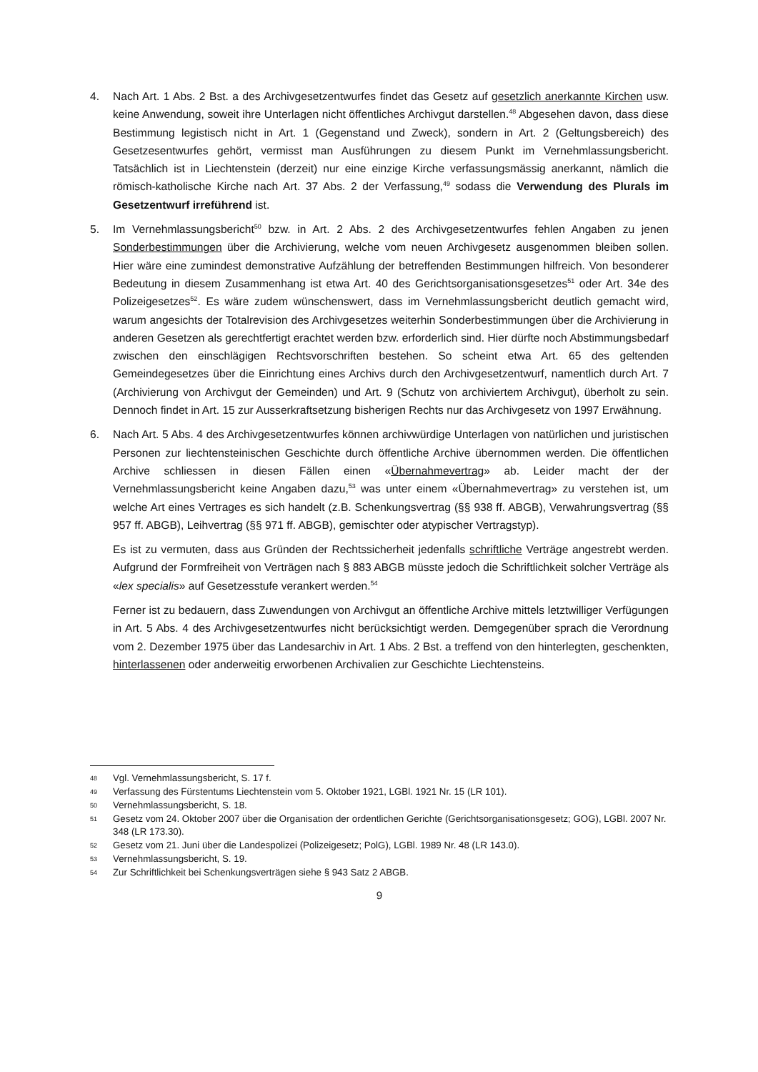4. Nach Art. 1 Abs. 2 Bst. a des Archivgesetzentwurfes findet das Gesetz auf gesetzlich anerkannte Kirchen usw. keine Anwendung, soweit ihre Unterlagen nicht öffentliches Archivgut darstellen.<sup>48</sup> Abgesehen davon, dass diese Bestimmung legistisch nicht in Art. 1 (Gegenstand und Zweck), sondern in Art. 2 (Geltungsbereich) des Gesetzesentwurfes gehört, vermisst man Ausführungen zu diesem Punkt im Vernehmlassungsbericht. Tatsächlich ist in Liechtenstein (derzeit) nur eine einzige Kirche verfassungsmässig anerkannt, nämlich die römisch-katholische Kirche nach Art. 37 Abs. 2 der Verfassung,<sup>49</sup> sodass die Verwendung des Plurals im Gesetzentwurf irreführend ist.
5. Im Vernehmlassungsbericht<sup>50</sup> bzw. in Art. 2 Abs. 2 des Archivgesetzentwurfes fehlen Angaben zu jenen Sonderbestimmungen über die Archivierung, welche vom neuen Archivgesetz ausgenommen bleiben sollen. Hier wäre eine zumindest demonstrative Aufzählung der betreffenden Bestimmungen hilfreich. Von besonderer Bedeutung in diesem Zusammenhang ist etwa Art. 40 des Gerichtsorganisationsgesetzes<sup>51</sup> oder Art. 34e des Polizeigesetzes<sup>52</sup>. Es wäre zudem wünschenswert, dass im Vernehmlassungsbericht deutlich gemacht wird, warum angesichts der Totalrevision des Archivgesetzes weiterhin Sonderbestimmungen über die Archivierung in anderen Gesetzen als gerechtfertigt erachtet werden bzw. erforderlich sind. Hier dürfte noch Abstimmungsbedarf zwischen den einschlägigen Rechtsvorschriften bestehen. So scheint etwa Art. 65 des geltenden Gemeindegesetzes über die Einrichtung eines Archivs durch den Archivgesetzentwurf, namentlich durch Art. 7 (Archivierung von Archivgut der Gemeinden) und Art. 9 (Schutz von archiviertem Archivgut), überholt zu sein. Dennoch findet in Art. 15 zur Ausserkraftsetzung bisherigen Rechts nur das Archivgesetz von 1997 Erwähnung.
6. Nach Art. 5 Abs. 4 des Archivgesetzentwurfes können archivwürdige Unterlagen von natürlichen und juristischen Personen zur liechtensteinischen Geschichte durch öffentliche Archive übernommen werden. Die öffentlichen Archive schliessen in diesen Fällen einen «Übernahmevertrag» ab. Leider macht der der Vernehmlassungsbericht keine Angaben dazu,<sup>53</sup> was unter einem «Übernahmevertrag» zu verstehen ist, um welche Art eines Vertrages es sich handelt (z.B. Schenkungsvertrag (§§ 938 ff. ABGB), Verwahrungsvertrag (§§ 957 ff. ABGB), Leihvertrag (§§ 971 ff. ABGB), gemischter oder atypischer Vertragstyp).
Es ist zu vermuten, dass aus Gründen der Rechtssicherheit jedenfalls schriftliche Verträge angestrebt werden. Aufgrund der Formfreiheit von Verträgen nach § 883 ABGB müsste jedoch die Schriftlichkeit solcher Verträge als «lex specialis» auf Gesetzesstufe verankert werden.<sup>54</sup>
Ferner ist zu bedauern, dass Zuwendungen von Archivgut an öffentliche Archive mittels letztwilliger Verfügungen in Art. 5 Abs. 4 des Archivgesetzentwurfes nicht berücksichtigt werden. Demgegenüber sprach die Verordnung vom 2. Dezember 1975 über das Landesarchiv in Art. 1 Abs. 2 Bst. a treffend von den hinterlegten, geschenkten, hinterlassenen oder anderweitig erworbenen Archivalien zur Geschichte Liechtensteins.
48 Vgl. Vernehmlassungsbericht, S. 17 f.
49 Verfassung des Fürstentums Liechtenstein vom 5. Oktober 1921, LGBl. 1921 Nr. 15 (LR 101).
50 Vernehmlassungsbericht, S. 18.
51 Gesetz vom 24. Oktober 2007 über die Organisation der ordentlichen Gerichte (Gerichtsorganisationsgesetz; GOG), LGBl. 2007 Nr. 348 (LR 173.30).
52 Gesetz vom 21. Juni über die Landespolizei (Polizeigesetz; PolG), LGBl. 1989 Nr. 48 (LR 143.0).
53 Vernehmlassungsbericht, S. 19.
54 Zur Schriftlichkeit bei Schenkungsverträgen siehe § 943 Satz 2 ABGB.
9